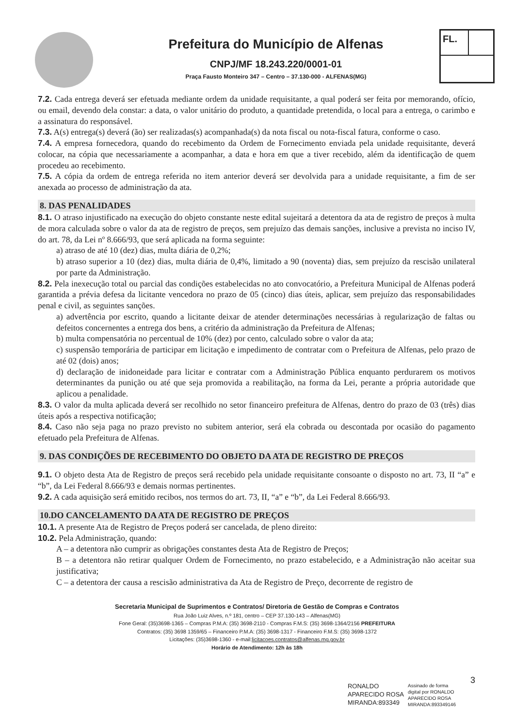Prefeitura do Município de Alfenas
CNPJ/MF 18.243.220/0001-01
Praça Fausto Monteiro 347 – Centro – 37.130-000 - ALFENAS(MG)
FL.
7.2. Cada entrega deverá ser efetuada mediante ordem da unidade requisitante, a qual poderá ser feita por memorando, ofício, ou email, devendo dela constar: a data, o valor unitário do produto, a quantidade pretendida, o local para a entrega, o carimbo e a assinatura do responsável.
7.3. A(s) entrega(s) deverá (ão) ser realizadas(s) acompanhada(s) da nota fiscal ou nota-fiscal fatura, conforme o caso.
7.4. A empresa fornecedora, quando do recebimento da Ordem de Fornecimento enviada pela unidade requisitante, deverá colocar, na cópia que necessariamente a acompanhar, a data e hora em que a tiver recebido, além da identificação de quem procedeu ao recebimento.
7.5. A cópia da ordem de entrega referida no item anterior deverá ser devolvida para a unidade requisitante, a fim de ser anexada ao processo de administração da ata.
8. DAS PENALIDADES
8.1. O atraso injustificado na execução do objeto constante neste edital sujeitará a detentora da ata de registro de preços à multa de mora calculada sobre o valor da ata de registro de preços, sem prejuízo das demais sanções, inclusive a prevista no inciso IV, do art. 78, da Lei nº 8.666/93, que será aplicada na forma seguinte:
a) atraso de até 10 (dez) dias, multa diária de 0,2%;
b) atraso superior a 10 (dez) dias, multa diária de 0,4%, limitado a 90 (noventa) dias, sem prejuízo da rescisão unilateral por parte da Administração.
8.2. Pela inexecução total ou parcial das condições estabelecidas no ato convocatório, a Prefeitura Municipal de Alfenas poderá garantida a prévia defesa da licitante vencedora no prazo de 05 (cinco) dias úteis, aplicar, sem prejuízo das responsabilidades penal e civil, as seguintes sanções.
a) advertência por escrito, quando a licitante deixar de atender determinações necessárias à regularização de faltas ou defeitos concernentes a entrega dos bens, a critério da administração da Prefeitura de Alfenas;
b) multa compensatória no percentual de 10% (dez) por cento, calculado sobre o valor da ata;
c) suspensão temporária de participar em licitação e impedimento de contratar com o Prefeitura de Alfenas, pelo prazo de até 02 (dois) anos;
d) declaração de inidoneidade para licitar e contratar com a Administração Pública enquanto perdurarem os motivos determinantes da punição ou até que seja promovida a reabilitação, na forma da Lei, perante a própria autoridade que aplicou a penalidade.
8.3. O valor da multa aplicada deverá ser recolhido no setor financeiro prefeitura de Alfenas, dentro do prazo de 03 (três) dias úteis após a respectiva notificação;
8.4. Caso não seja paga no prazo previsto no subitem anterior, será ela cobrada ou descontada por ocasião do pagamento efetuado pela Prefeitura de Alfenas.
9. DAS CONDIÇÕES DE RECEBIMENTO DO OBJETO DA ATA DE REGISTRO DE PREÇOS
9.1. O objeto desta Ata de Registro de preços será recebido pela unidade requisitante consoante o disposto no art. 73, II “a” e “b”, da Lei Federal 8.666/93 e demais normas pertinentes.
9.2. A cada aquisição será emitido recibos, nos termos do art. 73, II, “a” e “b”, da Lei Federal 8.666/93.
10.DO CANCELAMENTO DA ATA DE REGISTRO DE PREÇOS
10.1. A presente Ata de Registro de Preços poderá ser cancelada, de pleno direito:
10.2. Pela Administração, quando:
A – a detentora não cumprir as obrigações constantes desta Ata de Registro de Preços;
B – a detentora não retirar qualquer Ordem de Fornecimento, no prazo estabelecido, e a Administração não aceitar sua justificativa;
C – a detentora der causa a rescisão administrativa da Ata de Registro de Preço, decorrente de registro de
Secretaria Municipal de Suprimentos e Contratos/ Diretoria de Gestão de Compras e Contratos
Rua João Luiz Alves, n.º 181, centro – CEP 37.130-143 – Alfenas(MG)
Fone Geral: (35)3698-1365 – Compras P.M.A: (35) 3698-2110 - Compras F.M.S: (35) 3698-1364/2156 PREFEITURA
Contratos: (35) 3698 1359/65 – Financeiro P.M.A: (35) 3698-1317 - Financeiro F.M.S: (35) 3698-1372
Licitações: (35)3698-1360 - e-mail:licitacoes.contratos@alfenas.mg.gov.br
Horário de Atendimento: 12h às 18h
3
RONALDO
APARECIDO ROSA
MIRANDA:893349
Assinado de forma
digital por RONALDO
APARECIDO ROSA
MIRANDA:893349146